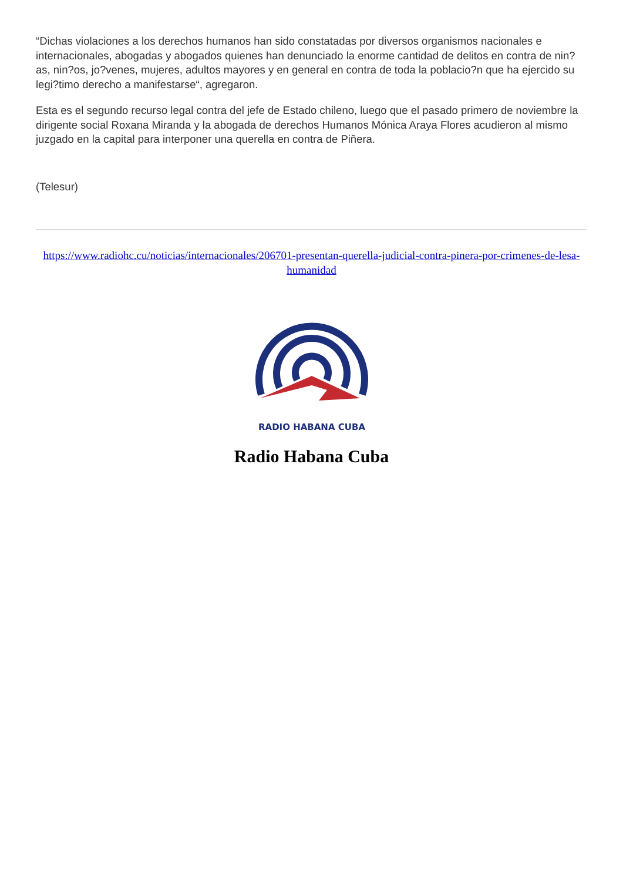“Dichas violaciones a los derechos humanos han sido constatadas por diversos organismos nacionales e internacionales, abogadas y abogados quienes han denunciado la enorme cantidad de delitos en contra de nin?as, nin?os, jo?venes, mujeres, adultos mayores y en general en contra de toda la poblacio?n que ha ejercido su legi?timo derecho a manifestarse“, agregaron.
Esta es el segundo recurso legal contra del jefe de Estado chileno, luego que el pasado primero de noviembre la dirigente social Roxana Miranda y la abogada de derechos Humanos Mónica Araya Flores acudieron al mismo juzgado en la capital para interponer una querella en contra de Piñera.
(Telesur)
https://www.radiohc.cu/noticias/internacionales/206701-presentan-querella-judicial-contra-pinera-por-crimenes-de-lesa-humanidad
RADIO HABANA CUBA
Radio Habana Cuba